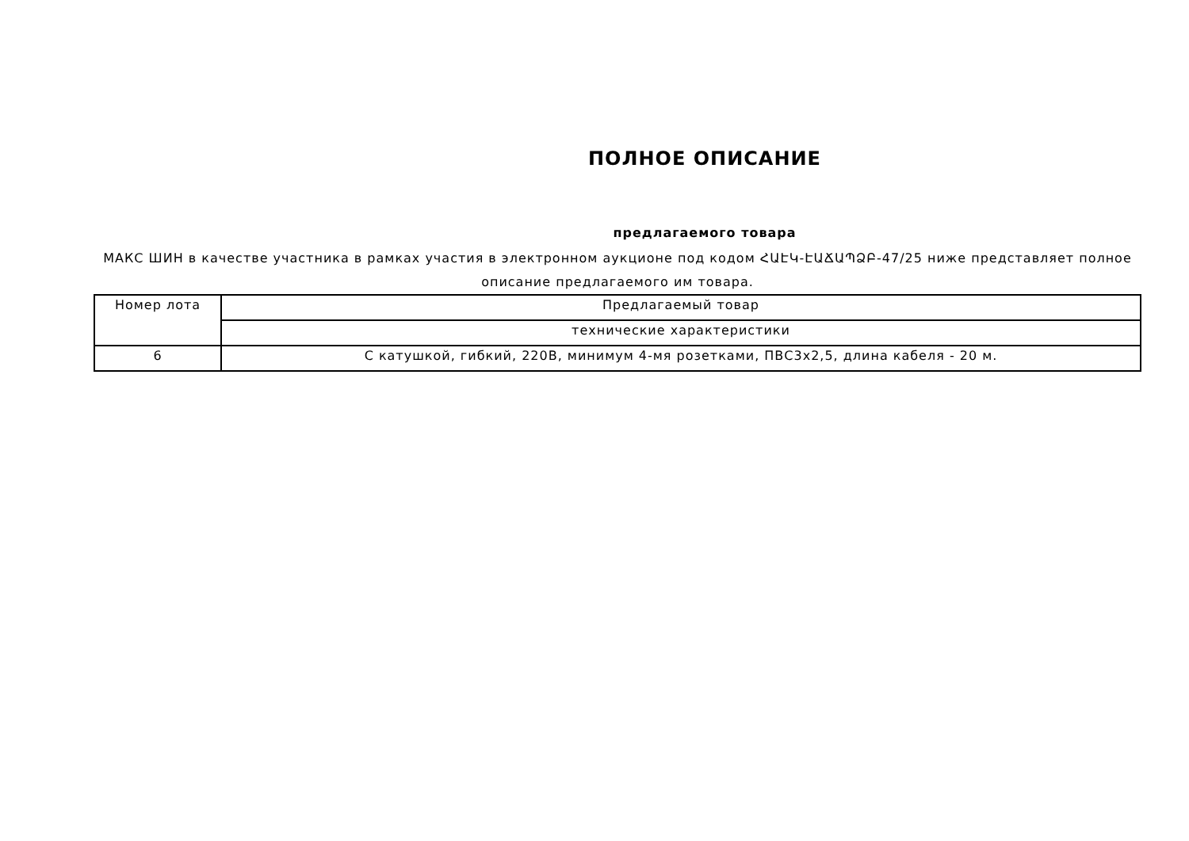ПОЛНОЕ ОПИСАНИЕ
предлагаемого товара
МАКС ШИН в качестве участника в рамках участия в электронном аукционе под кодом ՀԱԷԿ-ԷԱՃԱՊՁԲ-47/25 ниже представляет полное описание предлагаемого им товара.
| Номер лота | Предлагаемый товар |
| | технические характеристики |
| 6 | С катушкой, гибкий, 220В, минимум 4-мя розетками, ПВС3х2,5, длина кабеля - 20 м. |